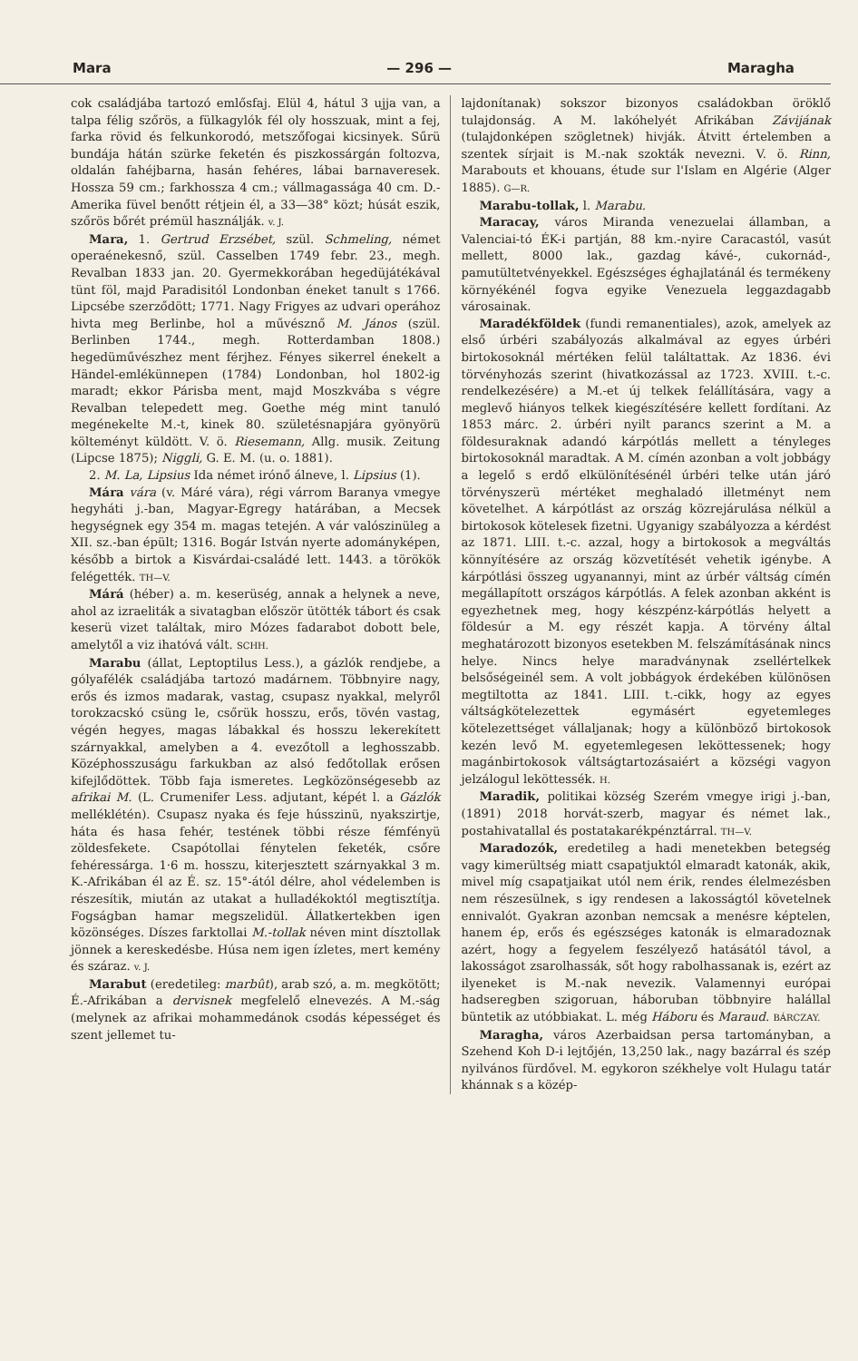Mara — 296 — Maragha
cok családjába tartozó emlősfaj. Elül 4, hátul 3 ujja van, a talpa félig szőrös, a fülkagylók fél oly hosszuak, mint a fej, farka rövid és felkunkorodó, metszőfogai kicsinyek. Sűrü bundája hátán szürke feketén és piszkossárgán foltozva, oldalán fahéjbarna, hasán fehéres, lábai barnaveresek. Hossza 59 cm.; farkhossza 4 cm.; vállmagassága 40 cm. D.-Amerika füvel benőtt rétjein él, a 33—38° közt; húsát eszik, szőrös bőrét prémül használják. v. J.
Mara, 1. Gertrud Erzsébet, szül. Schmeling, német operaénekesnő, szül. Casselben 1749 febr. 23., megh. Revalban 1833 jan. 20. Gyermekkorában hegedüjátékával tünt föl, majd Paradisitól Londonban éneket tanult s 1766. Lipcsébe szerződött; 1771. Nagy Frigyes az udvari operához hivta meg Berlinbe, hol a művésznő M. János (szül. Berlinben 1744., megh. Rotterdamban 1808.) hegedüművészhez ment férjhez. Fényes sikerrel énekelt a Händel-emlékünnepen (1784) Londonban, hol 1802-ig maradt; ekkor Párisba ment, majd Moszkvába s végre Revalban telepedett meg. Goethe még mint tanuló megénekelte M.-t, kinek 80. születésnapjára gyönyörü költeményt küldött. V. ö. Riesemann, Allg. musik. Zeitung (Lipcse 1875); Niggli, G. E. M. (u. o. 1881).
2. M. La, Lipsius Ida német irónő álneve, l. Lipsius (1).
Mára vára (v. Máré vára), régi várrom Baranya vmegye hegyháti j.-ban, Magyar-Egregy határában, a Mecsek hegységnek egy 354 m. magas tetején. A vár valószinüleg a XII. sz.-ban épült; 1316. Bogár István nyerte adományképen, később a birtok a Kisvárdai-családé lett. 1443. a törökök felégették. TH—V.
Márá (héber) a. m. keserüség, annak a helynek a neve, ahol az izraeliták a sivatagban először ütötték tábort és csak keserü vizet találtak, miro Mózes fadarabot dobott bele, amelytől a viz ihatóvá vált. SCHH.
Marabu (állat, Leptoptilus Less.), a gázlók rendjebe, a gólyafélék családjába tartozó madárnem. Többnyire nagy, erős és izmos madarak, vastag, csupasz nyakkal, melyről torokzacskó csüng le, csőrük hosszu, erős, tövén vastag, végén hegyes, magas lábakkal és hosszu lekerekített szárnyakkal, amelyben a 4. evezőtoll a leghosszabb. Középhosszuságu farkukban az alsó fedőtollak erősen kifejlődöttek. Több faja ismeretes. Legközönségesebb az afrikai M. (L. Crumenifer Less. adjutant, képét l. a Gázlók melléklétén). Csupasz nyaka és feje hússzinü, nyakszirtje, háta és hasa fehér, testének többi része fémfényü zöldesfekete. Csapótollai fénytelen feketék, csőre fehéressárga. 1·6 m. hosszu, kiterjesztett szárnyakkal 3 m. K.-Afrikában él az É. sz. 15°-ától délre, ahol védelemben is részesítik, miután az utakat a hulladékoktól megtisztítja. Fogságban hamar megszelidül. Állatkertekben igen közönséges. Díszes farktollai M.-tollak néven mint dísztollak jönnek a kereskedésbe. Húsa nem igen ízletes, mert kemény és száraz. v. J.
Marabut (eredetileg: marbût), arab szó, a. m. megkötött; É.-Afrikában a dervisnek megfelelő elnevezés. A M.-ság (melynek az afrikai mohammedánok csodás képességet és szent jellemet tu-
lajdonítanak) sokszor bizonyos családokban öröklő tulajdonság. A M. lakóhelyét Afrikában Závijának (tulajdonképen szögletnek) hivják. Átvitt értelemben a szentek sírjait is M.-nak szokták nevezni. V. ö. Rinn, Marabouts et khouans, étude sur l'Islam en Algérie (Alger 1885). G—R.
Marabu-tollak, l. Marabu.
Maracay, város Miranda venezuelai államban, a Valenciai-tó ÉK-i partján, 88 km.-nyire Caracastól, vasút mellett, 8000 lak., gazdag kávé-, cukornád-, pamutültetvényekkel. Egészséges éghajlatánál és termékeny környékénél fogva egyike Venezuela leggazdagabb városainak.
Maradékföldek (fundi remanentiales), azok, amelyek az első úrbéri szabályozás alkalmával az egyes úrbéri birtokosoknál mértéken felül találtattak. Az 1836. évi törvényhozás szerint (hivatkozással az 1723. XVIII. t.-c. rendelkezésére) a M.-et új telkek felállítására, vagy a meglevő hiányos telkek kiegészítésére kellett fordítani. Az 1853 márc. 2. úrbéri nyilt parancs szerint a M. a földesuraknak adandó kárpótlás mellett a tényleges birtokosoknál maradtak. A M. címén azonban a volt jobbágy a legelő s erdő elkülönítésénél úrbéri telke után járó törvényszerü mértéket meghaladó illetményt nem követelhet. A kárpótlást az ország közrejárulása nélkül a birtokosok kötelesek fizetni. Ugyanigy szabályozza a kérdést az 1871. LIII. t.-c. azzal, hogy a birtokosok a megváltás könnyítésére az ország közvetítését vehetik igénybe. A kárpótlási összeg ugyanannyi, mint az úrbér váltság címén megállapított országos kárpótlás. A felek azonban akként is egyezhetnek meg, hogy készpénz-kárpótlás helyett a földesúr a M. egy részét kapja. A törvény által meghatározott bizonyos esetekben M. felszámításának nincs helye. Nincs helye maradványnak zsellértelkek belsőségeinél sem. A volt jobbágyok érdekében különösen megtiltotta az 1841. LIII. t.-cikk, hogy az egyes váltságkötelezettek egymásért egyetemleges kötelezettséget vállaljanak; hogy a különböző birtokosok kezén levő M. egyetemlegesen leköttessenek; hogy magánbirtokosok váltságtartozásaiért a községi vagyon jelzálogul leköttessék. H.
Maradik, politikai község Szerém vmegye irigi j.-ban, (1891) 2018 horvát-szerb, magyar és német lak., postahivatallal és postatakarékpénztárral. TH—V.
Maradozók, eredetileg a hadi menetekben betegség vagy kimerültség miatt csapatjuktól elmaradt katonák, akik, mivel míg csapatjaikat utól nem érik, rendes élelmezésben nem részesülnek, s igy rendesen a lakosságtól követelnek ennivalót. Gyakran azonban nemcsak a menésre képtelen, hanem ép, erős és egészséges katonák is elmaradoznak azért, hogy a fegyelem feszélyező hatásától távol, a lakosságot zsarolhassák, sőt hogy rabolhassanak is, ezért az ilyeneket is M.-nak nevezik. Valamennyi európai hadseregben szigoruan, háboruban többnyire halállal büntetik az utóbbiakat. L. még Háboru és Maraud. BÁRCZAY.
Maragha, város Azerbaidsan persa tartományban, a Szehend Koh D-i lejtőjén, 13,250 lak., nagy bazárral és szép nyilvános fürdővel. M. egykoron székhelye volt Hulagu tatár khánnak s a közép-